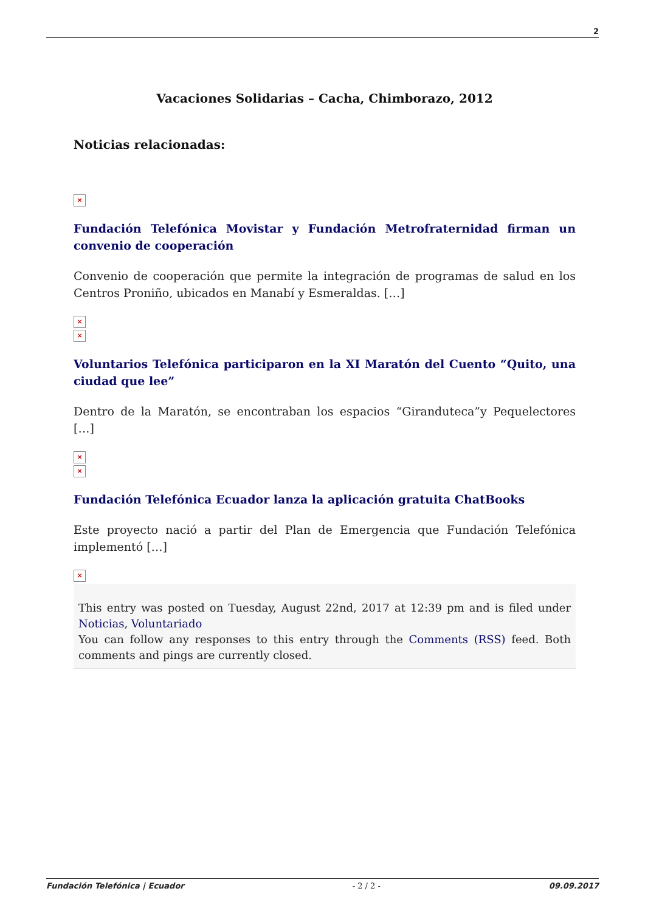2
Vacaciones Solidarias – Cacha, Chimborazo, 2012
Noticias relacionadas:
×
Fundación Telefónica Movistar y Fundación Metrofraternidad firman un convenio de cooperación
Convenio de cooperación que permite la integración de programas de salud en los Centros Proniño, ubicados en Manabí y Esmeraldas. […]
×
×
Voluntarios Telefónica participaron en la XI Maratón del Cuento “Quito, una ciudad que lee”
Dentro de la Maratón, se encontraban los espacios “Giranduteca”y Pequelectores […]
×
×
Fundación Telefónica Ecuador lanza la aplicación gratuita ChatBooks
Este proyecto nació a partir del Plan de Emergencia que Fundación Telefónica implementó […]
×
This entry was posted on Tuesday, August 22nd, 2017 at 12:39 pm and is filed under Noticias, Voluntariado
You can follow any responses to this entry through the Comments (RSS) feed. Both comments and pings are currently closed.
Fundación Telefónica | Ecuador - 2 / 2 - 09.09.2017